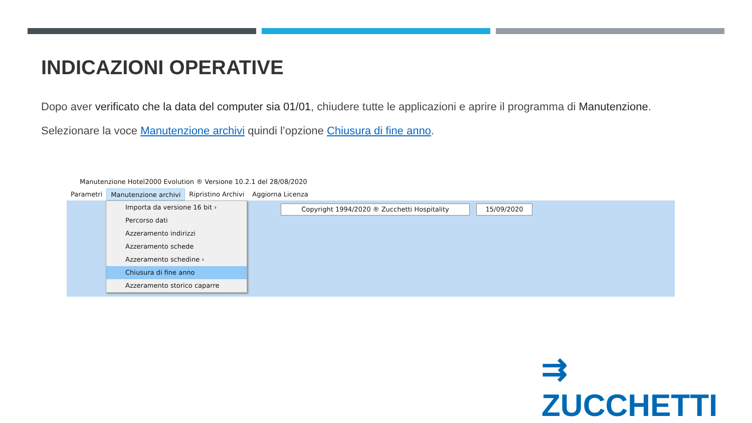INDICAZIONI OPERATIVE
Dopo aver verificato che la data del computer sia 01/01, chiudere tutte le applicazioni e aprire il programma di Manutenzione.
Selezionare la voce Manutenzione archivi quindi l’opzione Chiusura di fine anno.
Manutenzione Hotel2000 Evolution ® Versione 10.2.1 del 28/08/2020
Parametri Manutenzione archivi Ripristino Archivi Aggiorna Licenza
Importa da versione 16 bit ›
Percorso dati
Azzeramento indirizzi
Azzeramento schede
Azzeramento schedine ›
Chiusura di fine anno
Azzeramento storico caparre
Copyright 1994/2020 ® Zucchetti Hospitality 15/09/2020
⇉ ZUCCHETTI